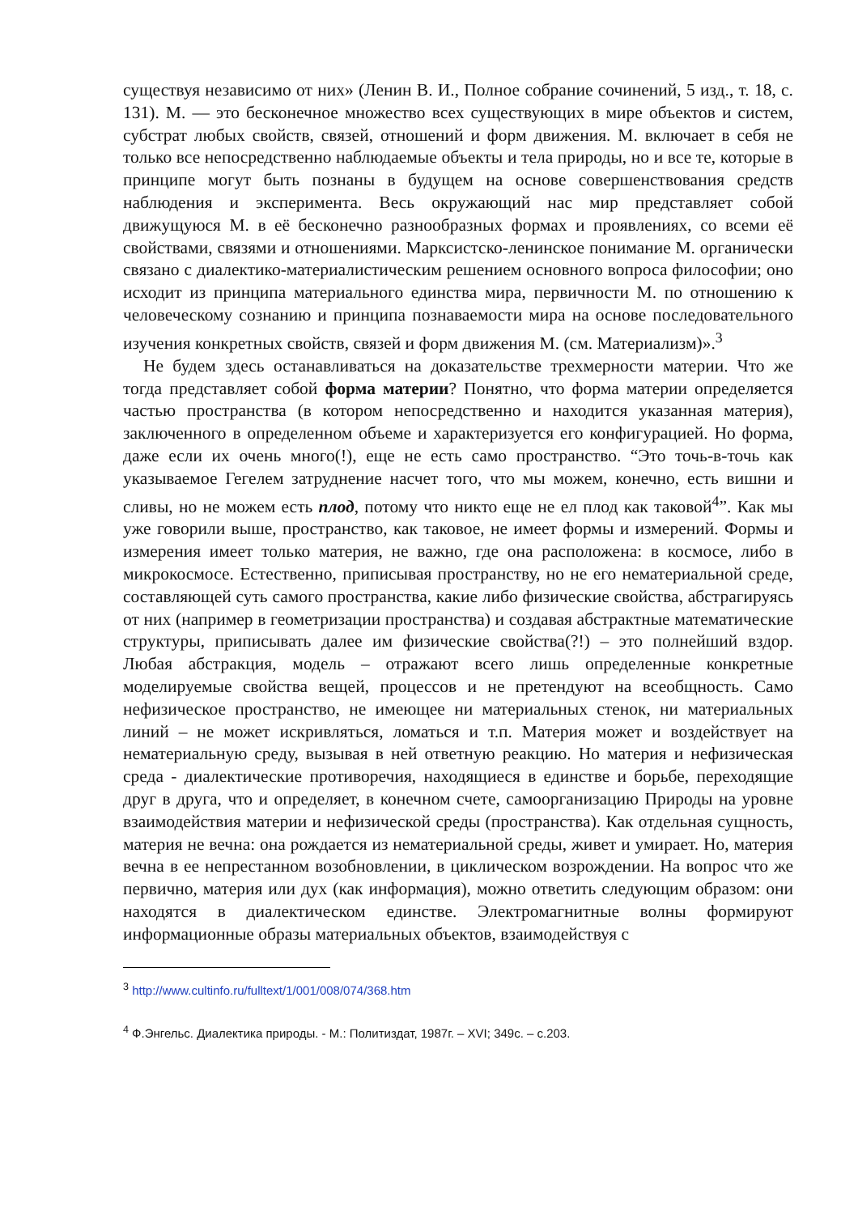существуя независимо от них» (Ленин В. И., Полное собрание сочинений, 5 изд., т. 18, с. 131). М. — это бесконечное множество всех существующих в мире объектов и систем, субстрат любых свойств, связей, отношений и форм движения. М. включает в себя не только все непосредственно наблюдаемые объекты и тела природы, но и все те, которые в принципе могут быть познаны в будущем на основе совершенствования средств наблюдения и эксперимента. Весь окружающий нас мир представляет собой движущуюся М. в её бесконечно разнообразных формах и проявлениях, со всеми её свойствами, связями и отношениями. Марксистско-ленинское понимание М. органически связано с диалектико-материалистическим решением основного вопроса философии; оно исходит из принципа материального единства мира, первичности М. по отношению к человеческому сознанию и принципа познаваемости мира на основе последовательного изучения конкретных свойств, связей и форм движения М. (см. Материализм)».<sup>3</sup>
Не будем здесь останавливаться на доказательстве трехмерности материи. Что же тогда представляет собой форма материи? Понятно, что форма материи определяется частью пространства (в котором непосредственно и находится указанная материя), заключенного в определенном объеме и характеризуется его конфигурацией. Но форма, даже если их очень много(!), еще не есть само пространство. “Это точь-в-точь как указываемое Гегелем затруднение насчет того, что мы можем, конечно, есть вишни и сливы, но не можем есть плод, потому что никто еще не ел плод как таковой<sup>4</sup>”. Как мы уже говорили выше, пространство, как таковое, не имеет формы и измерений. Формы и измерения имеет только материя, не важно, где она расположена: в космосе, либо в микрокосмосе. Естественно, приписывая пространству, но не его нематериальной среде, составляющей суть самого пространства, какие либо физические свойства, абстрагируясь от них (например в геометризации пространства) и создавая абстрактные математические структуры, приписывать далее им физические свойства(?!) – это полнейший вздор. Любая абстракция, модель – отражают всего лишь определенные конкретные моделируемые свойства вещей, процессов и не претендуют на всеобщность. Само нефизическое пространство, не имеющее ни материальных стенок, ни материальных линий – не может искривляться, ломаться и т.п. Материя может и воздействует на нематериальную среду, вызывая в ней ответную реакцию. Но материя и нефизическая среда - диалектические противоречия, находящиеся в единстве и борьбе, переходящие друг в друга, что и определяет, в конечном счете, самоорганизацию Природы на уровне взаимодействия материи и нефизической среды (пространства). Как отдельная сущность, материя не вечна: она рождается из нематериальной среды, живет и умирает. Но, материя вечна в ее непрестанном возобновлении, в циклическом возрождении. На вопрос что же первично, материя или дух (как информация), можно ответить следующим образом: они находятся в диалектическом единстве. Электромагнитные волны формируют информационные образы материальных объектов, взаимодействуя с
<sup>3</sup> http://www.cultinfo.ru/fulltext/1/001/008/074/368.htm
<sup>4</sup> Ф.Энгельс. Диалектика природы. - М.: Политиздат, 1987г. – XVI; 349с. – с.203.